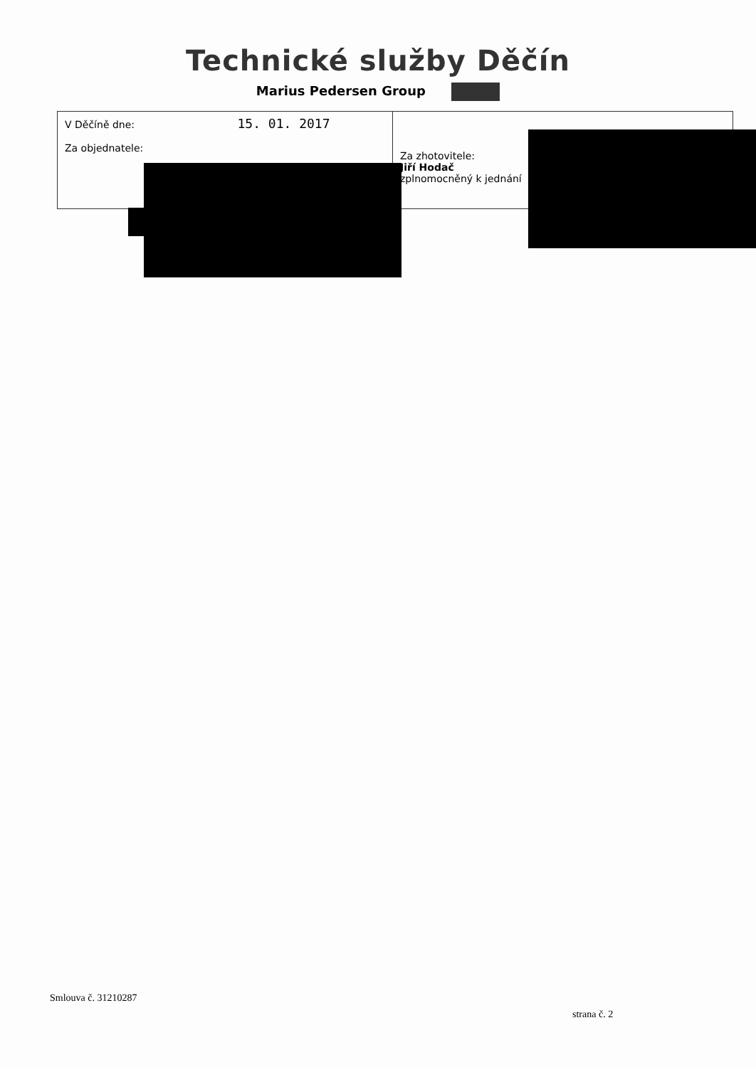Technické služby Děčín
Marius Pedersen Group
| V Děčíně dne: 15. 01. 2017 Za objednatele: | Za zhotovitele: Jiří Hodač zplnomocněný k jednání |
Smlouva č. 31210287
strana č. 2